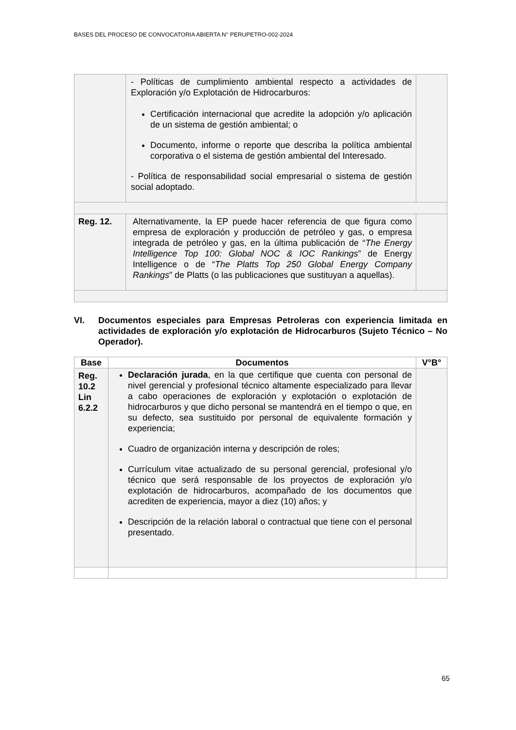BASES DEL PROCESO DE CONVOCATORIA ABIERTA N° PERUPETRO-002-2024
| | - Políticas de cumplimiento ambiental respecto a actividades de Exploración y/o Explotación de Hidrocarburos: Certificación internacional que acredite la adopción y/o aplicación de un sistema de gestión ambiental; o Documento, informe o reporte que describa la política ambiental corporativa o el sistema de gestión ambiental del Interesado. - Política de responsabilidad social empresarial o sistema de gestión social adoptado. | |
| Reg. 12. | Alternativamente, la EP puede hacer referencia de que figura como empresa de exploración y producción de petróleo y gas, o empresa integrada de petróleo y gas, en la última publicación de “ The Energy Intelligence Top 100: Global NOC & IOC Rankings ” de Energy Intelligence o de “ The Platts Top 250 Global Energy Company Rankings ” de Platts (o las publicaciones que sustituyan a aquellas). | |
VI. Documentos especiales para Empresas Petroleras con experiencia limitada en actividades de exploración y/o explotación de Hidrocarburos (Sujeto Técnico – No Operador).
| Base | Documentos | V°B° |
| --- | --- | --- |
| Reg. 10.2 Lin 6.2.2 | Declaración jurada , en la que certifique que cuenta con personal de nivel gerencial y profesional técnico altamente especializado para llevar a cabo operaciones de exploración y explotación o explotación de hidrocarburos y que dicho personal se mantendrá en el tiempo o que, en su defecto, sea sustituido por personal de equivalente formación y experiencia; Cuadro de organización interna y descripción de roles; Currículum vitae actualizado de su personal gerencial, profesional y/o técnico que será responsable de los proyectos de exploración y/o explotación de hidrocarburos, acompañado de los documentos que acrediten de experiencia, mayor a diez (10) años; y Descripción de la relación laboral o contractual que tiene con el personal presentado. | |
65